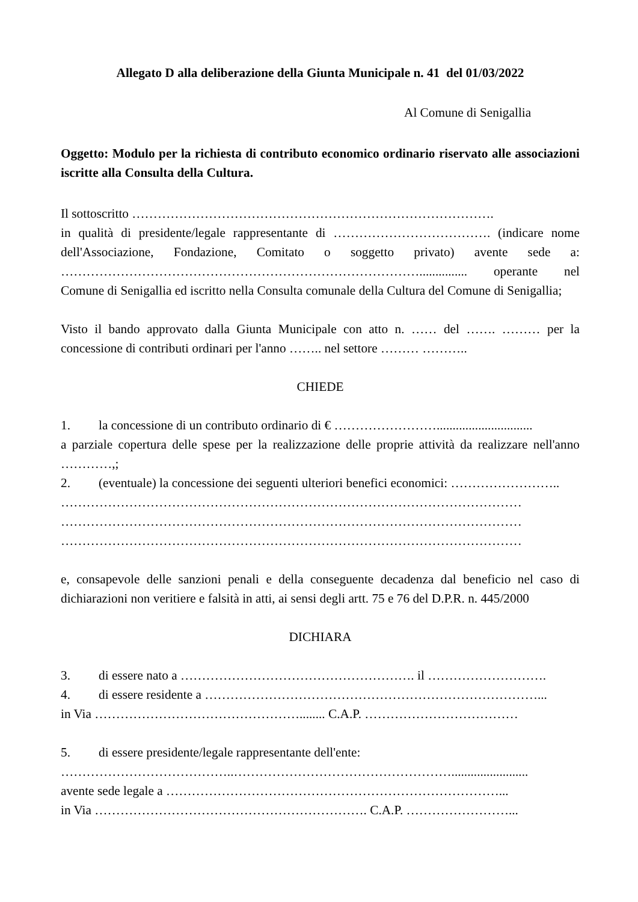Allegato D alla deliberazione della Giunta Municipale n. 41 del 01/03/2022
Al Comune di Senigallia
Oggetto: Modulo per la richiesta di contributo economico ordinario riservato alle associazioni iscritte alla Consulta della Cultura.
Il sottoscritto ………………………………………………………………………….
in qualità di presidente/legale rappresentante di ………………………………. (indicare nome dell'Associazione, Fondazione, Comitato o soggetto privato) avente sede a: …………………………………………………………………………............... operante nel Comune di Senigallia ed iscritto nella Consulta comunale della Cultura del Comune di Senigallia;
Visto il bando approvato dalla Giunta Municipale con atto n. …… del ……. ……… per la concessione di contributi ordinari per l'anno …….. nel settore ……… ………..
CHIEDE
1. la concessione di un contributo ordinario di € ……………………..............................
a parziale copertura delle spese per la realizzazione delle proprie attività da realizzare nell'anno …………,;
2. (eventuale) la concessione dei seguenti ulteriori benefici economici: ……………………..
………………………………………………………………………………………………
………………………………………………………………………………………………
………………………………………………………………………………………………
e, consapevole delle sanzioni penali e della conseguente decadenza dal beneficio nel caso di dichiarazioni non veritiere e falsità in atti, ai sensi degli artt. 75 e 76 del D.P.R. n. 445/2000
DICHIARA
3. di essere nato a ………………………………………………. il ……………………….
4. di essere residente a ……………………………………………………………………...
in Via …………………………………………........ C.A.P. ………………………………
5. di essere presidente/legale rappresentante dell'ente:
…………………………………..……………………………………………........................
avente sede legale a ……………………………………………………………………...
in Via ………………………………………………………. C.A.P. ……………………...